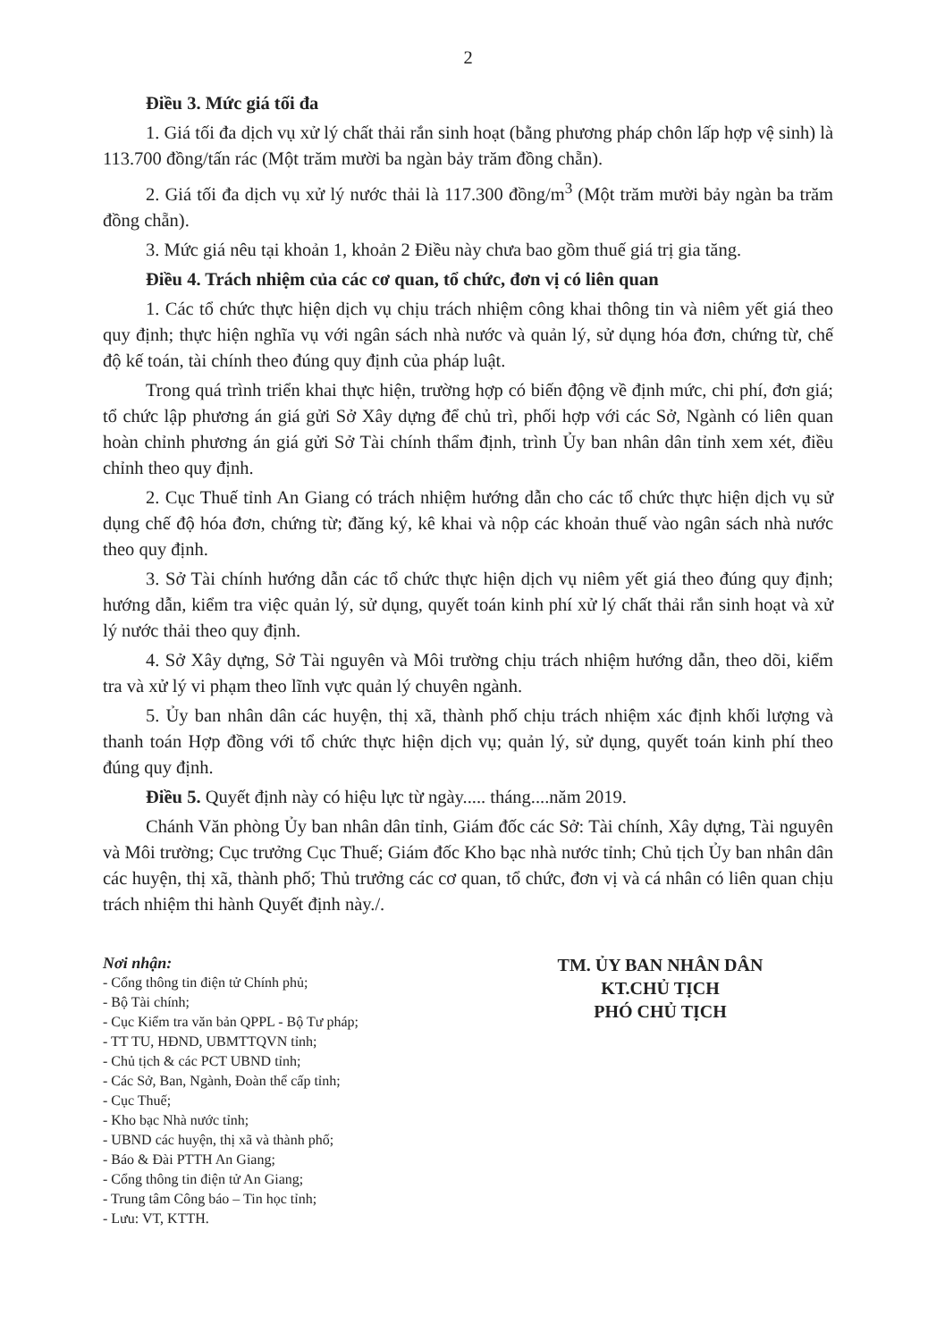2
Điều 3. Mức giá tối đa
1. Giá tối đa dịch vụ xử lý chất thải rắn sinh hoạt (bằng phương pháp chôn lấp hợp vệ sinh) là 113.700 đồng/tấn rác (Một trăm mười ba ngàn bảy trăm đồng chẵn).
2. Giá tối đa dịch vụ xử lý nước thải là 117.300 đồng/m<sup>3</sup> (Một trăm mười bảy ngàn ba trăm đồng chẵn).
3. Mức giá nêu tại khoản 1, khoản 2 Điều này chưa bao gồm thuế giá trị gia tăng.
Điều 4. Trách nhiệm của các cơ quan, tổ chức, đơn vị có liên quan
1. Các tổ chức thực hiện dịch vụ chịu trách nhiệm công khai thông tin và niêm yết giá theo quy định; thực hiện nghĩa vụ với ngân sách nhà nước và quản lý, sử dụng hóa đơn, chứng từ, chế độ kế toán, tài chính theo đúng quy định của pháp luật.
Trong quá trình triển khai thực hiện, trường hợp có biến động về định mức, chi phí, đơn giá; tổ chức lập phương án giá gửi Sở Xây dựng để chủ trì, phối hợp với các Sở, Ngành có liên quan hoàn chỉnh phương án giá gửi Sở Tài chính thẩm định, trình Ủy ban nhân dân tỉnh xem xét, điều chỉnh theo quy định.
2. Cục Thuế tỉnh An Giang có trách nhiệm hướng dẫn cho các tổ chức thực hiện dịch vụ sử dụng chế độ hóa đơn, chứng từ; đăng ký, kê khai và nộp các khoản thuế vào ngân sách nhà nước theo quy định.
3. Sở Tài chính hướng dẫn các tổ chức thực hiện dịch vụ niêm yết giá theo đúng quy định; hướng dẫn, kiểm tra việc quản lý, sử dụng, quyết toán kinh phí xử lý chất thải rắn sinh hoạt và xử lý nước thải theo quy định.
4. Sở Xây dựng, Sở Tài nguyên và Môi trường chịu trách nhiệm hướng dẫn, theo dõi, kiểm tra và xử lý vi phạm theo lĩnh vực quản lý chuyên ngành.
5. Ủy ban nhân dân các huyện, thị xã, thành phố chịu trách nhiệm xác định khối lượng và thanh toán Hợp đồng với tổ chức thực hiện dịch vụ; quản lý, sử dụng, quyết toán kinh phí theo đúng quy định.
Điều 5. Quyết định này có hiệu lực từ ngày..... tháng....năm 2019.
Chánh Văn phòng Ủy ban nhân dân tỉnh, Giám đốc các Sở: Tài chính, Xây dựng, Tài nguyên và Môi trường; Cục trưởng Cục Thuế; Giám đốc Kho bạc nhà nước tỉnh; Chủ tịch Ủy ban nhân dân các huyện, thị xã, thành phố; Thủ trưởng các cơ quan, tổ chức, đơn vị và cá nhân có liên quan chịu trách nhiệm thi hành Quyết định này./.
Nơi nhận:
- Cổng thông tin điện tử Chính phủ;
- Bộ Tài chính;
- Cục Kiểm tra văn bản QPPL - Bộ Tư pháp;
- TT TU, HĐND, UBMTTQVN tỉnh;
- Chủ tịch & các PCT UBND tỉnh;
- Các Sở, Ban, Ngành, Đoàn thể cấp tỉnh;
- Cục Thuế;
- Kho bạc Nhà nước tỉnh;
- UBND các huyện, thị xã và thành phố;
- Báo & Đài PTTH An Giang;
- Cổng thông tin điện tử An Giang;
- Trung tâm Công báo – Tin học tỉnh;
- Lưu: VT, KTTH.
TM. ỦY BAN NHÂN DÂN
KT.CHỦ TỊCH
PHÓ CHỦ TỊCH